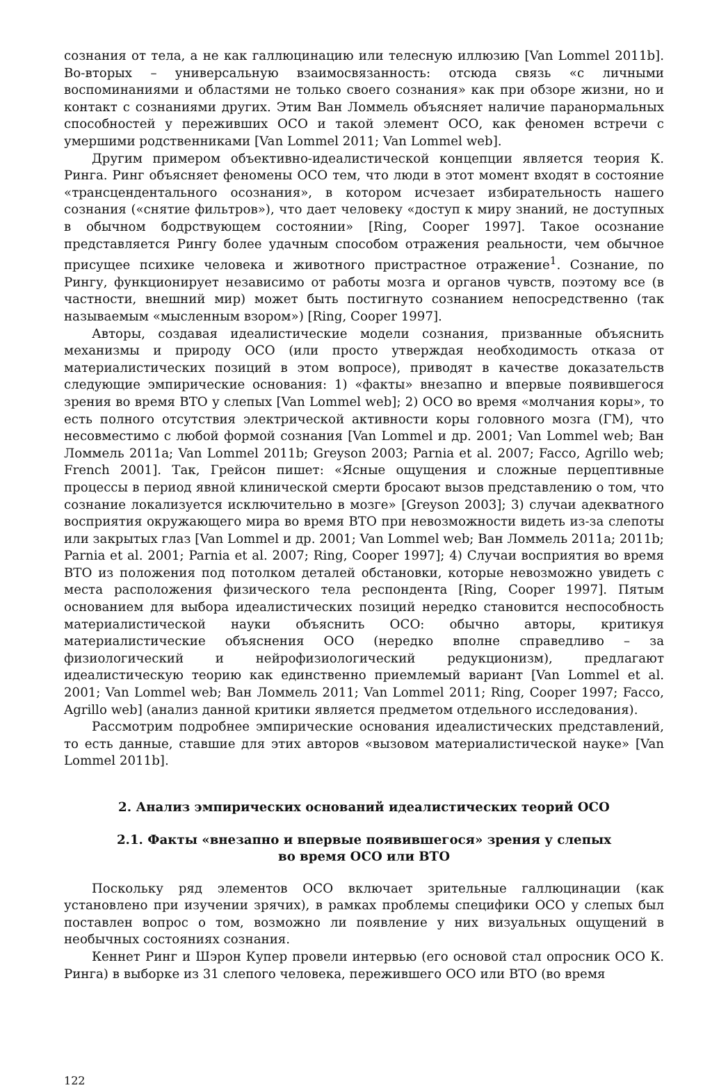сознания от тела, а не как галлюцинацию или телесную иллюзию [Van Lommel 2011b]. Во-вторых – универсальную взаимосвязанность: отсюда связь «с личными воспоминаниями и областями не только своего сознания» как при обзоре жизни, но и контакт с сознаниями других. Этим Ван Ломмель объясняет наличие паранормальных способностей у переживших ОСО и такой элемент ОСО, как феномен встречи с умершими родственниками [Van Lommel 2011; Van Lommel web].
Другим примером объективно-идеалистической концепции является теория К. Ринга. Ринг объясняет феномены ОСО тем, что люди в этот момент входят в состояние «трансцендентального осознания», в котором исчезает избирательность нашего сознания («снятие фильтров»), что дает человеку «доступ к миру знаний, не доступных в обычном бодрствующем состоянии» [Ring, Cooper 1997]. Такое осознание представляется Рингу более удачным способом отражения реальности, чем обычное присущее психике человека и животного пристрастное отражение<sup>1</sup>. Сознание, по Рингу, функционирует независимо от работы мозга и органов чувств, поэтому все (в частности, внешний мир) может быть постигнуто сознанием непосредственно (так называемым «мысленным взором») [Ring, Cooper 1997].
Авторы, создавая идеалистические модели сознания, призванные объяснить механизмы и природу ОСО (или просто утверждая необходимость отказа от материалистических позиций в этом вопросе), приводят в качестве доказательств следующие эмпирические основания: 1) «факты» внезапно и впервые появившегося зрения во время ВТО у слепых [Van Lommel web]; 2) ОСО во время «молчания коры», то есть полного отсутствия электрической активности коры головного мозга (ГМ), что несовместимо с любой формой сознания [Van Lommel и др. 2001; Van Lommel web; Ван Ломмель 2011a; Van Lommel 2011b; Greyson 2003; Parnia et al. 2007; Facco, Agrillo web; French 2001]. Так, Грейсон пишет: «Ясные ощущения и сложные перцептивные процессы в период явной клинической смерти бросают вызов представлению о том, что сознание локализуется исключительно в мозге» [Greyson 2003]; 3) случаи адекватного восприятия окружающего мира во время ВТО при невозможности видеть из-за слепоты или закрытых глаз [Van Lommel и др. 2001; Van Lommel web; Ван Ломмель 2011a; 2011b; Parnia et al. 2001; Parnia et al. 2007; Ring, Cooper 1997]; 4) Случаи восприятия во время ВТО из положения под потолком деталей обстановки, которые невозможно увидеть с места расположения физического тела респондента [Ring, Cooper 1997]. Пятым основанием для выбора идеалистических позиций нередко становится неспособность материалистической науки объяснить ОСО: обычно авторы, критикуя материалистические объяснения ОСО (нередко вполне справедливо – за физиологический и нейрофизиологический редукционизм), предлагают идеалистическую теорию как единственно приемлемый вариант [Van Lommel et al. 2001; Van Lommel web; Ван Ломмель 2011; Van Lommel 2011; Ring, Cooper 1997; Facco, Agrillo web] (анализ данной критики является предметом отдельного исследования).
Рассмотрим подробнее эмпирические основания идеалистических представлений, то есть данные, ставшие для этих авторов «вызовом материалистической науке» [Van Lommel 2011b].
2. Анализ эмпирических оснований идеалистических теорий ОСО
2.1. Факты «внезапно и впервые появившегося» зрения у слепых
во время ОСО или ВТО
Поскольку ряд элементов ОСО включает зрительные галлюцинации (как установлено при изучении зрячих), в рамках проблемы специфики ОСО у слепых был поставлен вопрос о том, возможно ли появление у них визуальных ощущений в необычных состояниях сознания.
Кеннет Ринг и Шэрон Купер провели интервью (его основой стал опросник ОСО К. Ринга) в выборке из 31 слепого человека, пережившего ОСО или ВТО (во время
122